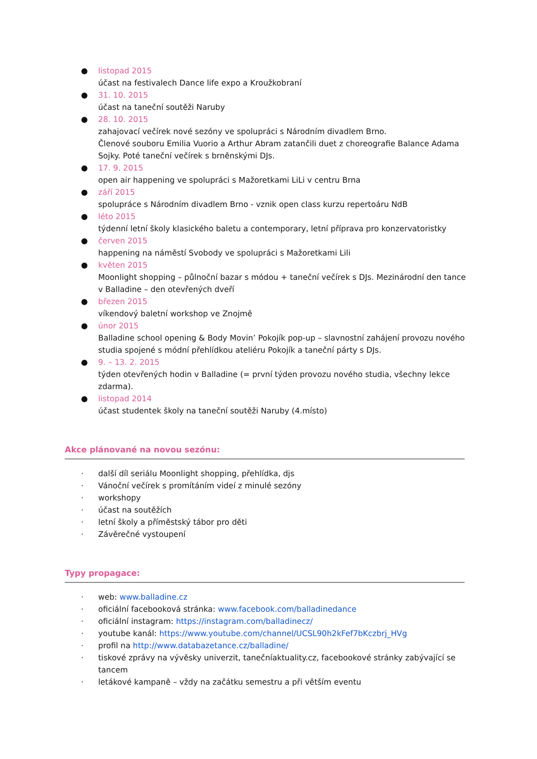● listopad 2015
účast na festivalech Dance life expo a Kroužkobraní
● 31. 10. 2015
účast na taneční soutěži Naruby
● 28. 10. 2015
zahajovací večírek nové sezóny ve spolupráci s Národním divadlem Brno.
Členové souboru Emilia Vuorio a Arthur Abram zatančili duet z choreografie Balance Adama Sojky. Poté taneční večírek s brněnskými DJs.
● 17. 9. 2015
open air happening ve spolupráci s Mažoretkami LiLi v centru Brna
● září 2015
spolupráce s Národním divadlem Brno - vznik open class kurzu repertoáru NdB
● léto 2015
týdenní letní školy klasického baletu a contemporary, letní příprava pro konzervatoristky
● červen 2015
happening na náměstí Svobody ve spolupráci s Mažoretkami Lili
● květen 2015
Moonlight shopping – půlnoční bazar s módou + taneční večírek s DJs. Mezinárodní den tance v Balladine – den otevřených dveří
● březen 2015
víkendový baletní workshop ve Znojmě
● únor 2015
Balladine school opening & Body Movin’ Pokojík pop-up – slavnostní zahájení provozu nového studia spojené s módní přehlídkou ateliéru Pokojík a taneční párty s DJs.
● 9. – 13. 2. 2015
týden otevřených hodin v Balladine (= první týden provozu nového studia, všechny lekce zdarma).
● listopad 2014
účast studentek školy na taneční soutěži Naruby (4.místo)
Akce plánované na novou sezónu:
· další díl seriálu Moonlight shopping, přehlídka, djs
· Vánoční večírek s promítáním videí z minulé sezóny
· workshopy
· účast na soutěžích
· letní školy a příměstský tábor pro děti
· Závěrečné vystoupení
Typy propagace:
· web: www.balladine.cz
· oficiální facebooková stránka: www.facebook.com/balladinedance
· oficiální instagram: https://instagram.com/balladinecz/
· youtube kanál: https://www.youtube.com/channel/UCSL90h2kFef7bKczbrj_HVg
· profil na http://www.databazetance.cz/balladine/
· tiskové zprávy na vývěsky univerzit, tanečníaktuality.cz, facebookové stránky zabývající se tancem
· letákové kampaně – vždy na začátku semestru a při větším eventu